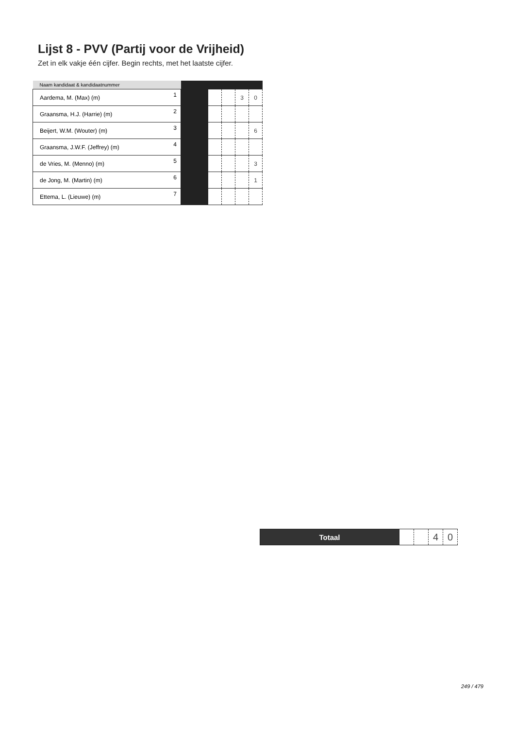Lijst 8 - PVV (Partij voor de Vrijheid)
Zet in elk vakje één cijfer. Begin rechts, met het laatste cijfer.
| Naam kandidaat & kandidaatnummer | | | | | | |
| --- | --- | --- | --- | --- | --- | --- |
| Aardema, M. (Max) (m) | 1 | | | | 3 | 0 |
| Graansma, H.J. (Harrie) (m) | 2 | | | | | |
| Beijert, W.M. (Wouter) (m) | 3 | | | | | 6 |
| Graansma, J.W.F. (Jeffrey) (m) | 4 | | | | | |
| de Vries, M. (Menno) (m) | 5 | | | | | 3 |
| de Jong, M. (Martin) (m) | 6 | | | | | 1 |
| Ettema, L. (Lieuwe) (m) | 7 | | | | | |
| Totaal | | | 4 | 0 |
249 / 479